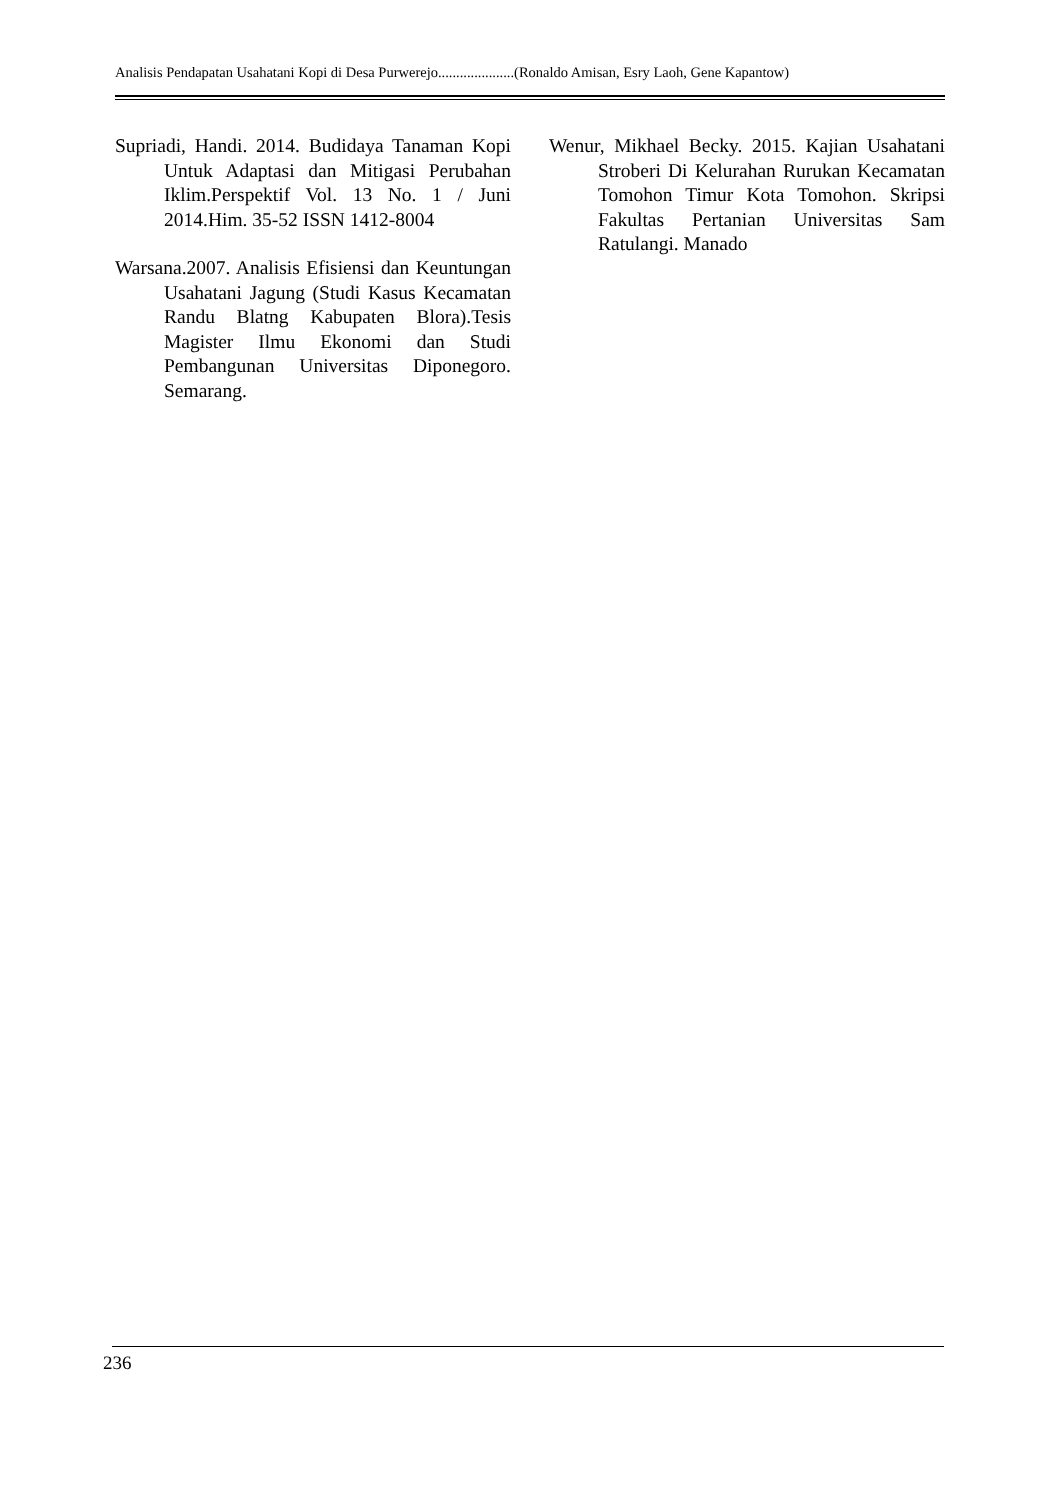Analisis Pendapatan Usahatani Kopi di Desa Purwerejo.....................(Ronaldo Amisan, Esry Laoh, Gene Kapantow)
Supriadi, Handi. 2014. Budidaya Tanaman Kopi Untuk Adaptasi dan Mitigasi Perubahan Iklim.Perspektif Vol. 13 No. 1 / Juni 2014.Him. 35-52 ISSN 1412-8004
Warsana.2007. Analisis Efisiensi dan Keuntungan Usahatani Jagung (Studi Kasus Kecamatan Randu Blatng Kabupaten Blora).Tesis Magister Ilmu Ekonomi dan Studi Pembangunan Universitas Diponegoro. Semarang.
Wenur, Mikhael Becky. 2015. Kajian Usahatani Stroberi Di Kelurahan Rurukan Kecamatan Tomohon Timur Kota Tomohon. Skripsi Fakultas Pertanian Universitas Sam Ratulangi. Manado
236